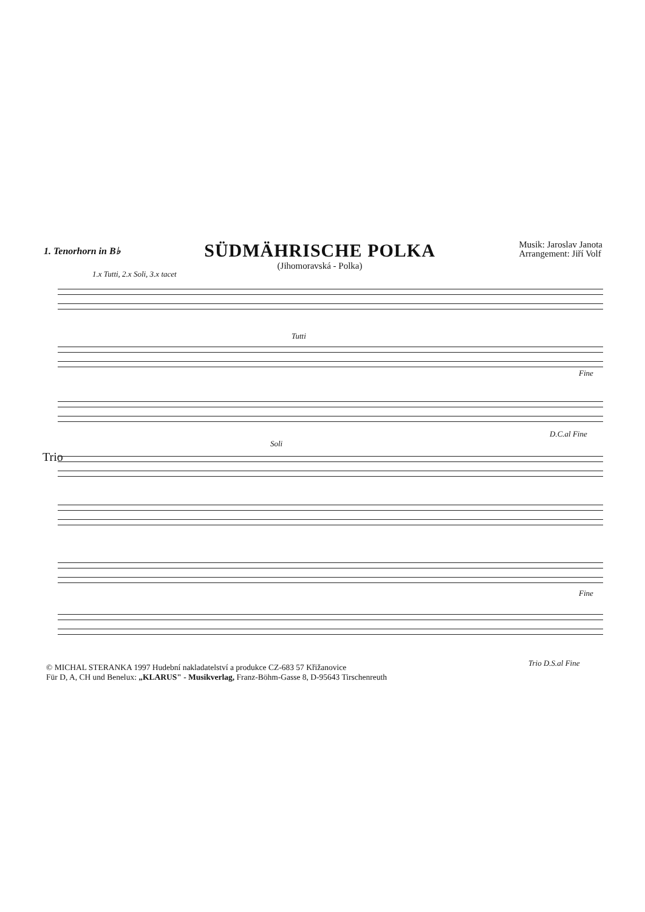1. Tenorhorn in B♭
SÜDMÄHRISCHE POLKA
(Jihomoravská - Polka)
Musik: Jaroslav Janota
Arrangement: Jiří Volf
1.x Tutti, 2.x Soli, 3.x tacet
Tutti
Fine
D.C.al Fine
Trio
Soli
Fine
Trio D.S.al Fine
© MICHAL STERANKA 1997 Hudební nakladatelství a produkce CZ-683 57 Křižanovice
Für D, A, CH und Benelux: „KLARUS" - Musikverlag, Franz-Böhm-Gasse 8, D-95643 Tirschenreuth